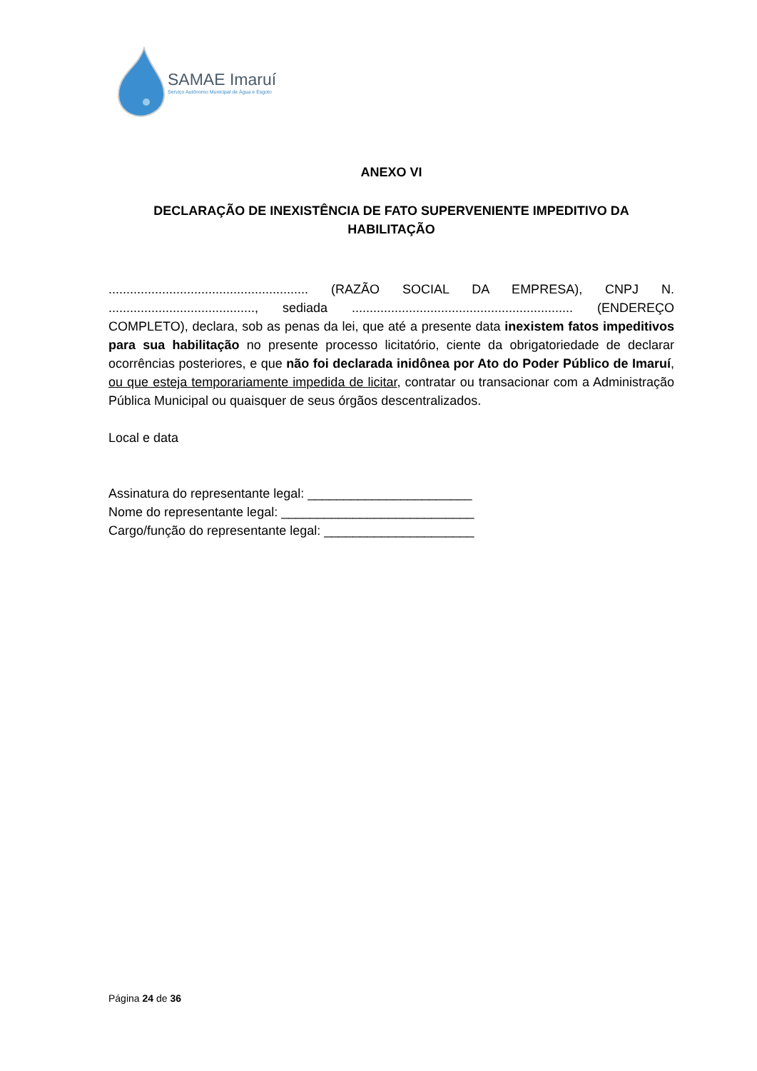SAMAE Imaruí
Serviço Autônomo Municipal de Água e Esgoto
ANEXO VI
DECLARAÇÃO DE INEXISTÊNCIA DE FATO SUPERVENIENTE IMPEDITIVO DA HABILITAÇÃO
........................................................ (RAZÃO SOCIAL DA EMPRESA), CNPJ N. ........................................., sediada .............................................................. (ENDEREÇO COMPLETO), declara, sob as penas da lei, que até a presente data inexistem fatos impeditivos para sua habilitação no presente processo licitatório, ciente da obrigatoriedade de declarar ocorrências posteriores, e que não foi declarada inidônea por Ato do Poder Público de Imaruí, ou que esteja temporariamente impedida de licitar, contratar ou transacionar com a Administração Pública Municipal ou quaisquer de seus órgãos descentralizados.
Local e data
Assinatura do representante legal: _______________________
Nome do representante legal: ___________________________
Cargo/função do representante legal: _____________________
Página 24 de 36